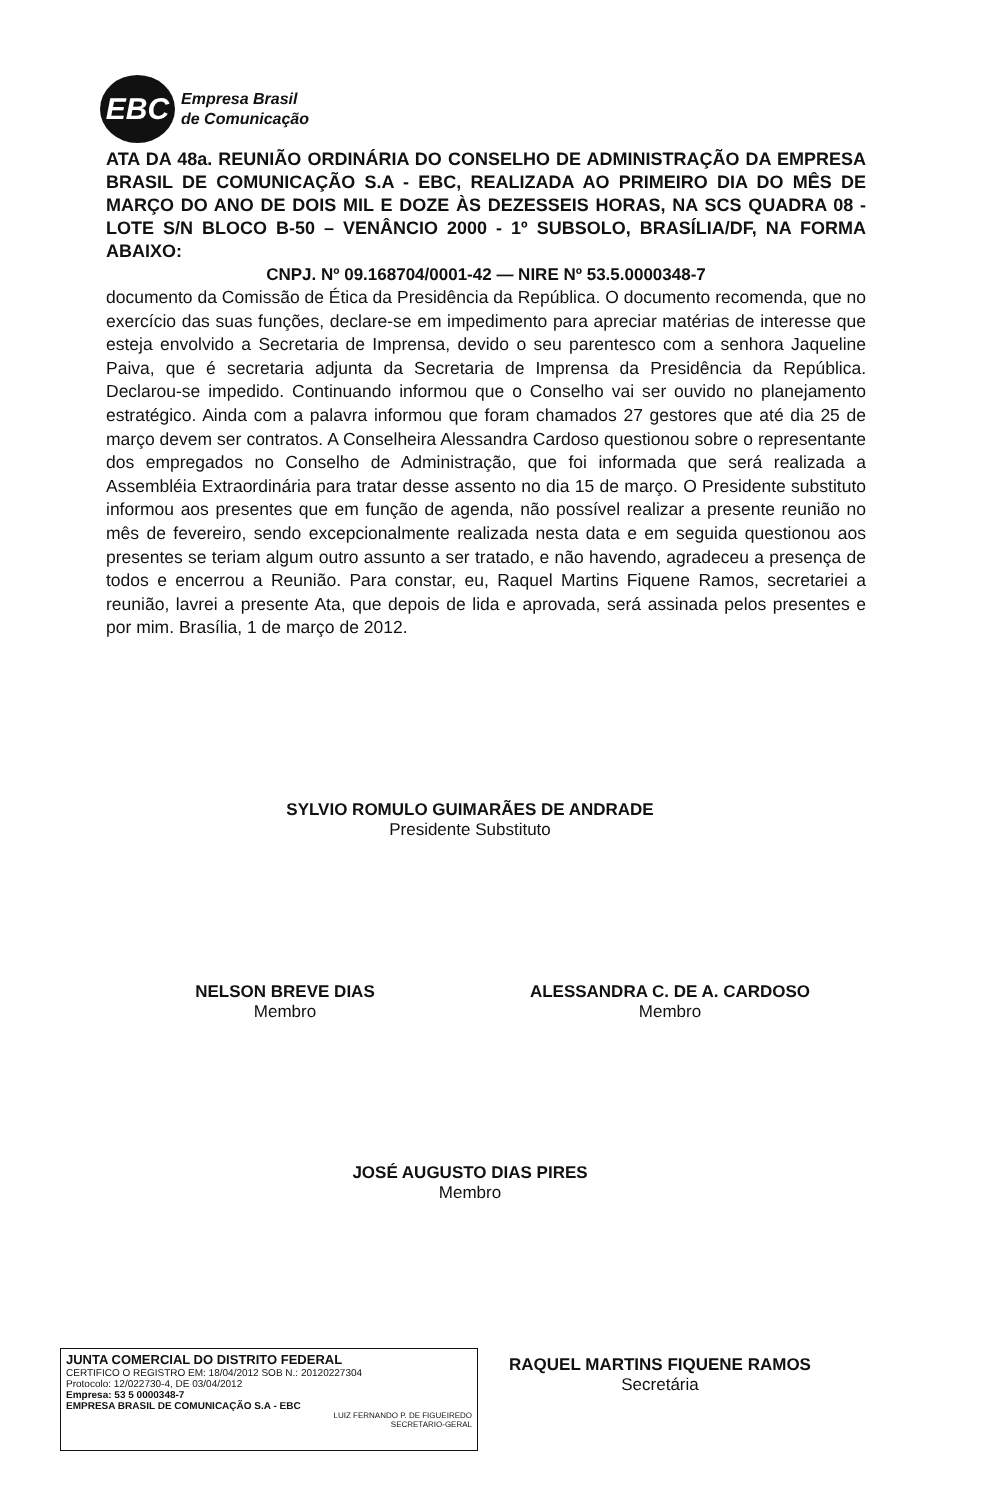EBC
Empresa Brasil
de Comunicação
ATA DA 48a. REUNIÃO ORDINÁRIA DO CONSELHO DE ADMINISTRAÇÃO DA EMPRESA BRASIL DE COMUNICAÇÃO S.A - EBC, REALIZADA AO PRIMEIRO DIA DO MÊS DE MARÇO DO ANO DE DOIS MIL E DOZE ÀS DEZESSEIS HORAS, NA SCS QUADRA 08 - LOTE S/N BLOCO B-50 – VENÂNCIO 2000 - 1º SUBSOLO, BRASÍLIA/DF, NA FORMA ABAIXO:
CNPJ. Nº 09.168704/0001-42 — NIRE Nº 53.5.0000348-7
documento da Comissão de Ética da Presidência da República. O documento recomenda, que no exercício das suas funções, declare-se em impedimento para apreciar matérias de interesse que esteja envolvido a Secretaria de Imprensa, devido o seu parentesco com a senhora Jaqueline Paiva, que é secretaria adjunta da Secretaria de Imprensa da Presidência da República. Declarou-se impedido. Continuando informou que o Conselho vai ser ouvido no planejamento estratégico. Ainda com a palavra informou que foram chamados 27 gestores que até dia 25 de março devem ser contratos. A Conselheira Alessandra Cardoso questionou sobre o representante dos empregados no Conselho de Administração, que foi informada que será realizada a Assembléia Extraordinária para tratar desse assento no dia 15 de março. O Presidente substituto informou aos presentes que em função de agenda, não possível realizar a presente reunião no mês de fevereiro, sendo excepcionalmente realizada nesta data e em seguida questionou aos presentes se teriam algum outro assunto a ser tratado, e não havendo, agradeceu a presença de todos e encerrou a Reunião. Para constar, eu, Raquel Martins Fiquene Ramos, secretariei a reunião, lavrei a presente Ata, que depois de lida e aprovada, será assinada pelos presentes e por mim. Brasília, 1 de março de 2012.
SYLVIO ROMULO GUIMARÃES DE ANDRADE
Presidente Substituto
NELSON BREVE DIAS
Membro
ALESSANDRA C. DE A. CARDOSO
Membro
JOSÉ AUGUSTO DIAS PIRES
Membro
RAQUEL MARTINS FIQUENE RAMOS
Secretária
JUNTA COMERCIAL DO DISTRITO FEDERAL
CERTIFICO O REGISTRO EM: 18/04/2012 SOB N.: 20120227304
Protocolo: 12/022730-4, DE 03/04/2012
Empresa: 53 5 0000348-7
EMPRESA BRASIL DE COMUNICAÇÃO S.A - EBC
LUIZ FERNANDO P. DE FIGUEIREDO
SECRETARIO-GERAL